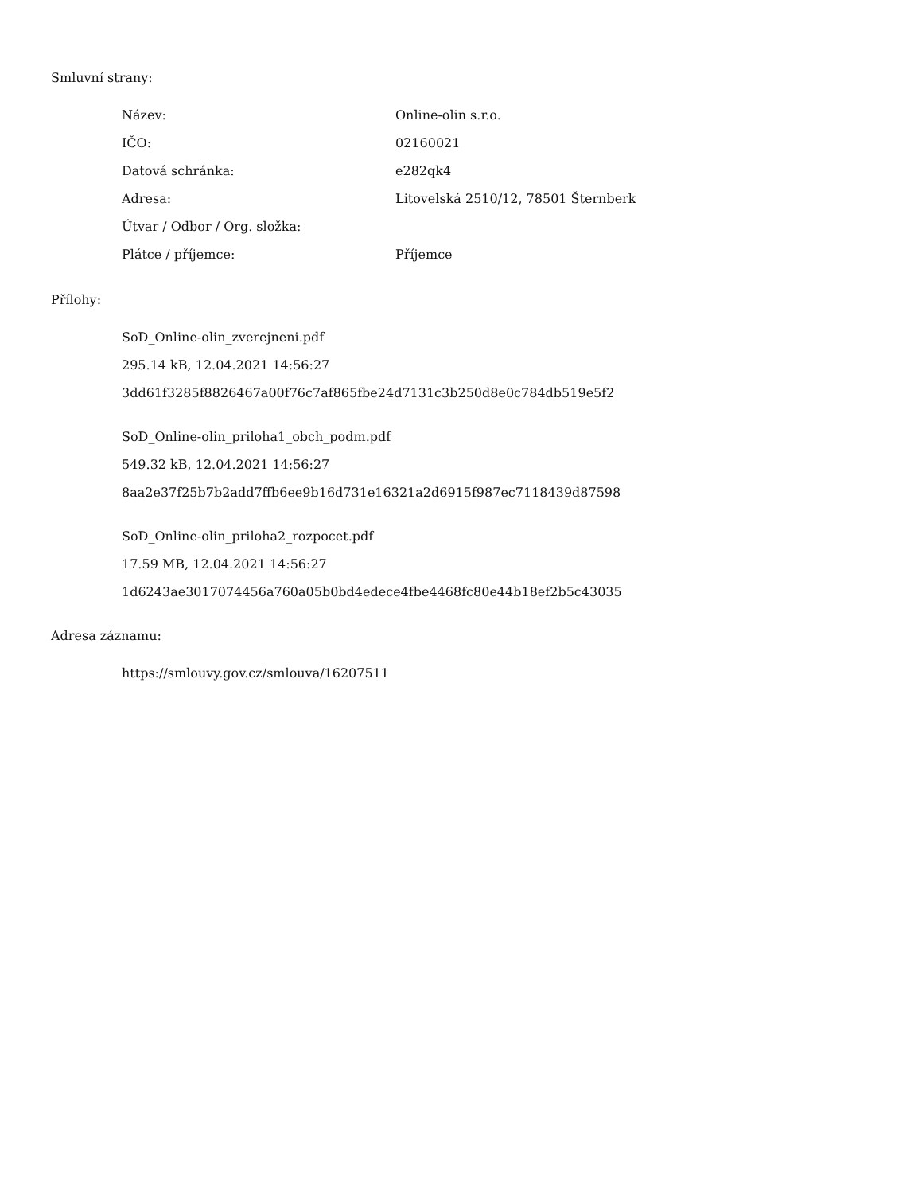Smluvní strany:
| Název: | Online-olin s.r.o. |
| IČO: | 02160021 |
| Datová schránka: | e282qk4 |
| Adresa: | Litovelská 2510/12, 78501 Šternberk |
| Útvar / Odbor / Org. složka: | |
| Plátce / příjemce: | Příjemce |
Přílohy:
SoD_Online-olin_zverejneni.pdf
295.14 kB, 12.04.2021 14:56:27
3dd61f3285f8826467a00f76c7af865fbe24d7131c3b250d8e0c784db519e5f2
SoD_Online-olin_priloha1_obch_podm.pdf
549.32 kB, 12.04.2021 14:56:27
8aa2e37f25b7b2add7ffb6ee9b16d731e16321a2d6915f987ec7118439d87598
SoD_Online-olin_priloha2_rozpocet.pdf
17.59 MB, 12.04.2021 14:56:27
1d6243ae3017074456a760a05b0bd4edece4fbe4468fc80e44b18ef2b5c43035
Adresa záznamu:
https://smlouvy.gov.cz/smlouva/16207511